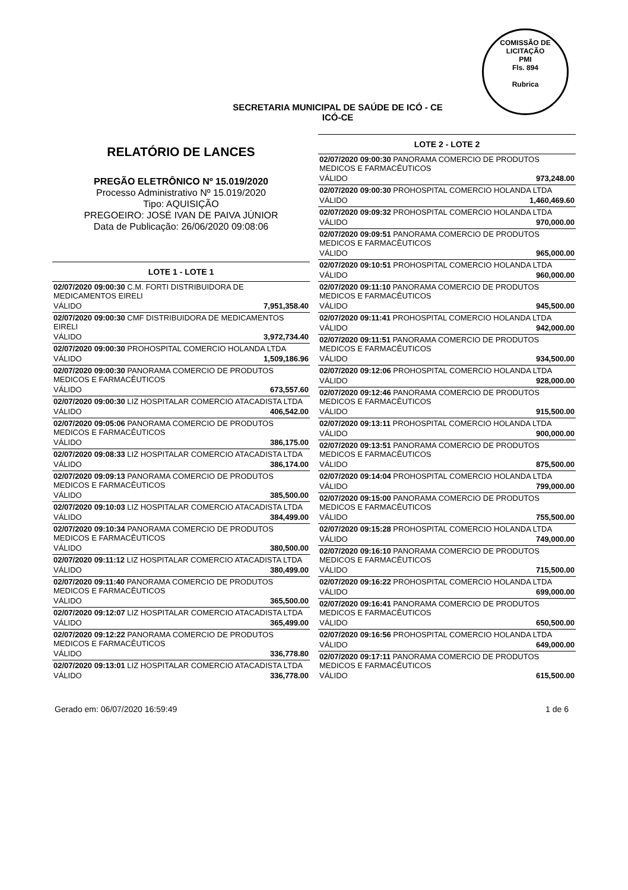COMISSÃO DE LICITAÇÃO
PMI
Fls. 894
Rubrica
SECRETARIA MUNICIPAL DE SAÚDE DE ICÓ - CE
ICÓ-CE
RELATÓRIO DE LANCES
PREGÃO ELETRÔNICO Nº 15.019/2020
Processo Administrativo Nº 15.019/2020
Tipo: AQUISIÇÃO
PREGOEIRO: JOSÉ IVAN DE PAIVA JÚNIOR
Data de Publicação: 26/06/2020 09:08:06
LOTE 1 - LOTE 1
| 02/07/2020 09:00:30 C.M. FORTI DISTRIBUIDORA DE MEDICAMENTOS EIRELI | |
| VÁLIDO | 7,951,358.40 |
| 02/07/2020 09:00:30 CMF DISTRIBUIDORA DE MEDICAMENTOS EIRELI | |
| VÁLIDO | 3,972,734.40 |
| 02/07/2020 09:00:30 PROHOSPITAL COMERCIO HOLANDA LTDA | |
| VÁLIDO | 1,509,186.96 |
| 02/07/2020 09:00:30 PANORAMA COMERCIO DE PRODUTOS MEDICOS E FARMACÊUTICOS | |
| VÁLIDO | 673,557.60 |
| 02/07/2020 09:00:30 LIZ HOSPITALAR COMERCIO ATACADISTA LTDA | |
| VÁLIDO | 406,542.00 |
| 02/07/2020 09:05:06 PANORAMA COMERCIO DE PRODUTOS MEDICOS E FARMACÊUTICOS | |
| VÁLIDO | 386,175.00 |
| 02/07/2020 09:08:33 LIZ HOSPITALAR COMERCIO ATACADISTA LTDA | |
| VÁLIDO | 386,174.00 |
| 02/07/2020 09:09:13 PANORAMA COMERCIO DE PRODUTOS MEDICOS E FARMACÊUTICOS | |
| VÁLIDO | 385,500.00 |
| 02/07/2020 09:10:03 LIZ HOSPITALAR COMERCIO ATACADISTA LTDA | |
| VÁLIDO | 384,499.00 |
| 02/07/2020 09:10:34 PANORAMA COMERCIO DE PRODUTOS MEDICOS E FARMACÊUTICOS | |
| VÁLIDO | 380,500.00 |
| 02/07/2020 09:11:12 LIZ HOSPITALAR COMERCIO ATACADISTA LTDA | |
| VÁLIDO | 380,499.00 |
| 02/07/2020 09:11:40 PANORAMA COMERCIO DE PRODUTOS MEDICOS E FARMACÊUTICOS | |
| VÁLIDO | 365,500.00 |
| 02/07/2020 09:12:07 LIZ HOSPITALAR COMERCIO ATACADISTA LTDA | |
| VÁLIDO | 365,499.00 |
| 02/07/2020 09:12:22 PANORAMA COMERCIO DE PRODUTOS MEDICOS E FARMACÊUTICOS | |
| VÁLIDO | 336,778.80 |
| 02/07/2020 09:13:01 LIZ HOSPITALAR COMERCIO ATACADISTA LTDA | |
| VÁLIDO | 336,778.00 |
LOTE 2 - LOTE 2
| 02/07/2020 09:00:30 PANORAMA COMERCIO DE PRODUTOS MEDICOS E FARMACÊUTICOS | |
| VÁLIDO | 973,248.00 |
| 02/07/2020 09:00:30 PROHOSPITAL COMERCIO HOLANDA LTDA | |
| VÁLIDO | 1,460,469.60 |
| 02/07/2020 09:09:32 PROHOSPITAL COMERCIO HOLANDA LTDA | |
| VÁLIDO | 970,000.00 |
| 02/07/2020 09:09:51 PANORAMA COMERCIO DE PRODUTOS MEDICOS E FARMACÊUTICOS | |
| VÁLIDO | 965,000.00 |
| 02/07/2020 09:10:51 PROHOSPITAL COMERCIO HOLANDA LTDA | |
| VÁLIDO | 960,000.00 |
| 02/07/2020 09:11:10 PANORAMA COMERCIO DE PRODUTOS MEDICOS E FARMACÊUTICOS | |
| VÁLIDO | 945,500.00 |
| 02/07/2020 09:11:41 PROHOSPITAL COMERCIO HOLANDA LTDA | |
| VÁLIDO | 942,000.00 |
| 02/07/2020 09:11:51 PANORAMA COMERCIO DE PRODUTOS MEDICOS E FARMACÊUTICOS | |
| VÁLIDO | 934,500.00 |
| 02/07/2020 09:12:06 PROHOSPITAL COMERCIO HOLANDA LTDA | |
| VÁLIDO | 928,000.00 |
| 02/07/2020 09:12:46 PANORAMA COMERCIO DE PRODUTOS MEDICOS E FARMACÊUTICOS | |
| VÁLIDO | 915,500.00 |
| 02/07/2020 09:13:11 PROHOSPITAL COMERCIO HOLANDA LTDA | |
| VÁLIDO | 900,000.00 |
| 02/07/2020 09:13:51 PANORAMA COMERCIO DE PRODUTOS MEDICOS E FARMACÊUTICOS | |
| VÁLIDO | 875,500.00 |
| 02/07/2020 09:14:04 PROHOSPITAL COMERCIO HOLANDA LTDA | |
| VÁLIDO | 799,000.00 |
| 02/07/2020 09:15:00 PANORAMA COMERCIO DE PRODUTOS MEDICOS E FARMACÊUTICOS | |
| VÁLIDO | 755,500.00 |
| 02/07/2020 09:15:28 PROHOSPITAL COMERCIO HOLANDA LTDA | |
| VÁLIDO | 749,000.00 |
| 02/07/2020 09:16:10 PANORAMA COMERCIO DE PRODUTOS MEDICOS E FARMACÊUTICOS | |
| VÁLIDO | 715,500.00 |
| 02/07/2020 09:16:22 PROHOSPITAL COMERCIO HOLANDA LTDA | |
| VÁLIDO | 699,000.00 |
| 02/07/2020 09:16:41 PANORAMA COMERCIO DE PRODUTOS MEDICOS E FARMACÊUTICOS | |
| VÁLIDO | 650,500.00 |
| 02/07/2020 09:16:56 PROHOSPITAL COMERCIO HOLANDA LTDA | |
| VÁLIDO | 649,000.00 |
| 02/07/2020 09:17:11 PANORAMA COMERCIO DE PRODUTOS MEDICOS E FARMACÊUTICOS | |
| VÁLIDO | 615,500.00 |
Gerado em: 06/07/2020 16:59:49 1 de 6